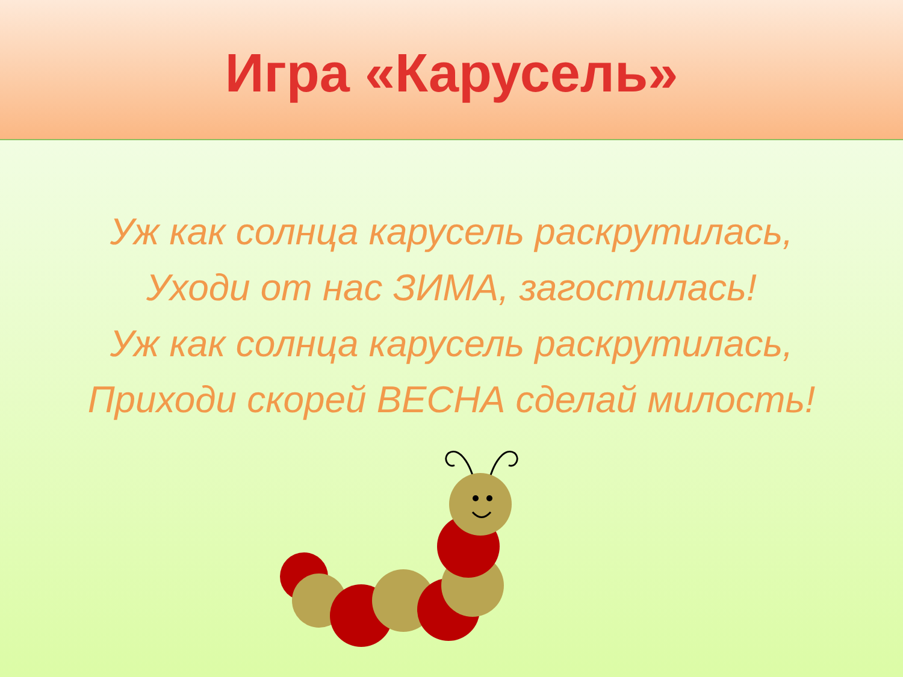Игра «Карусель»
Уж как солнца карусель раскрутилась,
Уходи от нас ЗИМА, загостилась!
Уж как солнца карусель раскрутилась,
Приходи скорей ВЕСНА сделай милость!